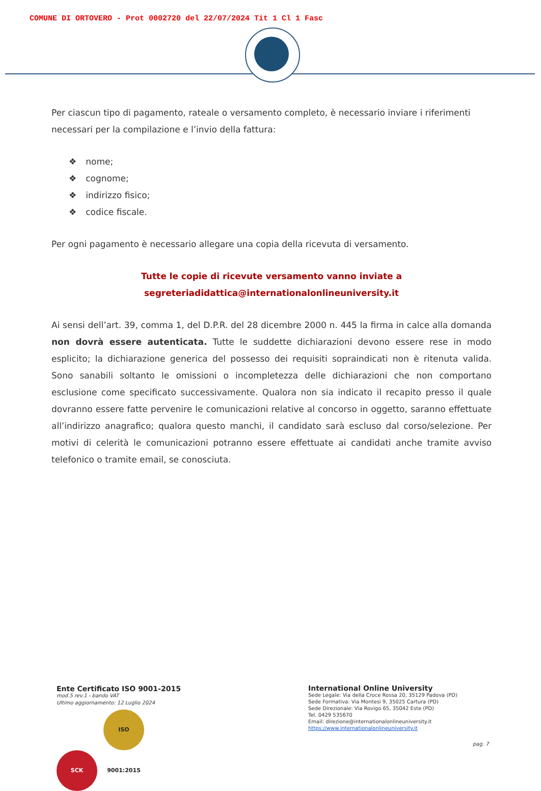COMUNE DI ORTOVERO - Prot 0002720 del 22/07/2024 Tit 1 Cl 1 Fasc
Per ciascun tipo di pagamento, rateale o versamento completo, è necessario inviare i riferimenti necessari per la compilazione e l’invio della fattura:
nome;
cognome;
indirizzo fisico;
codice fiscale.
Per ogni pagamento è necessario allegare una copia della ricevuta di versamento.
Tutte le copie di ricevute versamento vanno inviate a
segreteriadidattica@internationalonlineuniversity.it
Ai sensi dell’art. 39, comma 1, del D.P.R. del 28 dicembre 2000 n. 445 la firma in calce alla domanda non dovrà essere autenticata. Tutte le suddette dichiarazioni devono essere rese in modo esplicito; la dichiarazione generica del possesso dei requisiti sopraindicati non è ritenuta valida. Sono sanabili soltanto le omissioni o incompletezza delle dichiarazioni che non comportano esclusione come specificato successivamente. Qualora non sia indicato il recapito presso il quale dovranno essere fatte pervenire le comunicazioni relative al concorso in oggetto, saranno effettuate all’indirizzo anagrafico; qualora questo manchi, il candidato sarà escluso dal corso/selezione. Per motivi di celerità le comunicazioni potranno essere effettuate ai candidati anche tramite avviso telefonico o tramite email, se conosciuta.
Ente Certificato ISO 9001-2015
mod.5 rev.1 - bando VAT
Ultimo aggiornamento: 12 Luglio 2024
SCK ISO 9001:2015
International Online University
Sede Legale: Via della Croce Rossa 20, 35129 Padova (PD)
Sede Formativa: Via Montesi 9, 35025 Cartura (PD)
Sede Direzionale: Via Rovigo 65, 35042 Este (PD)
Tel. 0429 535670
Email: direzione@internationalonlineuniversity.it
https://www.internationalonlineuniversity.it
pag. 7